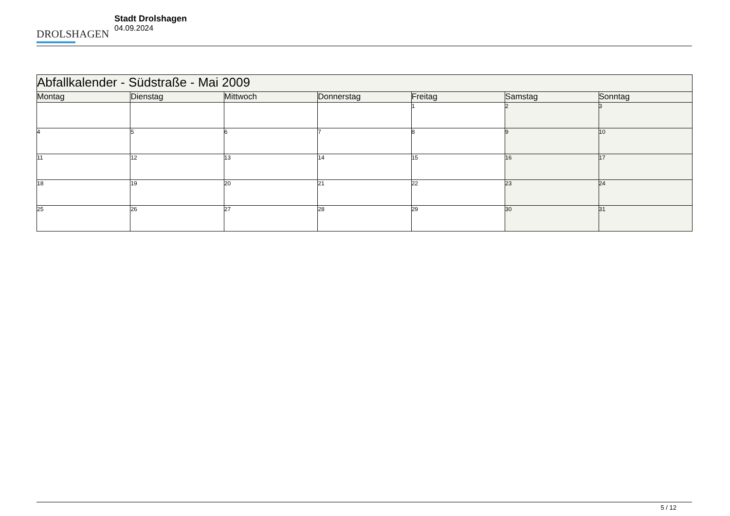DROLSHAGEN
Stadt Drolshagen
04.09.2024
| Abfallkalender - Südstraße - Mai 2009 | | | | | | |
| --- | --- | --- | --- | --- | --- | --- |
| Montag | Dienstag | Mittwoch | Donnerstag | Freitag | Samstag | Sonntag |
| | | | | 1 | 2 | 3 |
| 4 | 5 | 6 | 7 | 8 | 9 | 10 |
| 11 | 12 | 13 | 14 | 15 | 16 | 17 |
| 18 | 19 | 20 | 21 | 22 | 23 | 24 |
| 25 | 26 | 27 | 28 | 29 | 30 | 31 |
5 / 12